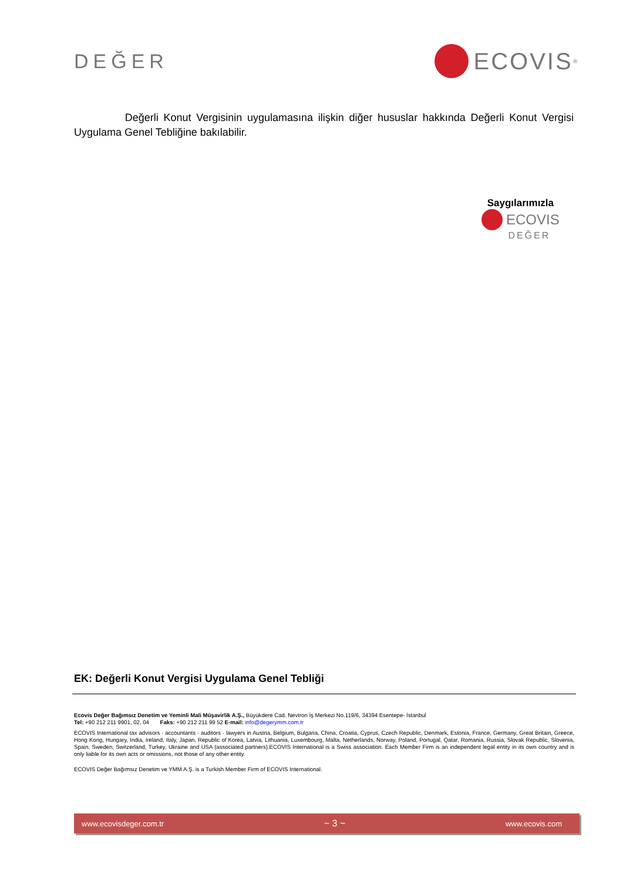DEĞER
ECOVIS<sup>®</sup>
Değerli Konut Vergisinin uygulamasına ilişkin diğer hususlar hakkında Değerli Konut Vergisi Uygulama Genel Tebliğine bakılabilir.
Saygılarımızla
ECOVIS
DEĞER
EK: Değerli Konut Vergisi Uygulama Genel Tebliği
Ecovis Değer Bağımsız Denetim ve Yeminli Mali Müşavirlik A.Ş., Büyükdere Cad. Nevtron İş Merkezi No.119/6, 34394 Esentepe- İstanbul
Tel: +90 212 211 9901, 02, 04 Faks: +90 212 211 99 52 E-mail: info@degerymm.com.tr
ECOVIS International tax advisors · accountants · auditors · lawyers in Austria, Belgium, Bulgaria, China, Croatia, Cyprus, Czech Republic, Denmark, Estonia, France, Germany, Great Britain, Greece, Hong Kong, Hungary, India, Ireland, Italy, Japan, Republic of Korea, Latvia, Lithuania, Luxembourg, Malta, Netherlands, Norway, Poland, Portugal, Qatar, Romania, Russia, Slovak Republic, Slovenia, Spain, Sweden, Switzerland, Turkey, Ukraine and USA (associated partners).ECOVIS International is a Swiss association. Each Member Firm is an independent legal entity in its own country and is only liable for its own acts or omissions, not those of any other entity.
ECOVIS Değer Bağımsız Denetim ve YMM A.Ş. is a Turkish Member Firm of ECOVIS International.
www.ecovisdeger.com.tr ~ 3 ~ www.ecovis.com